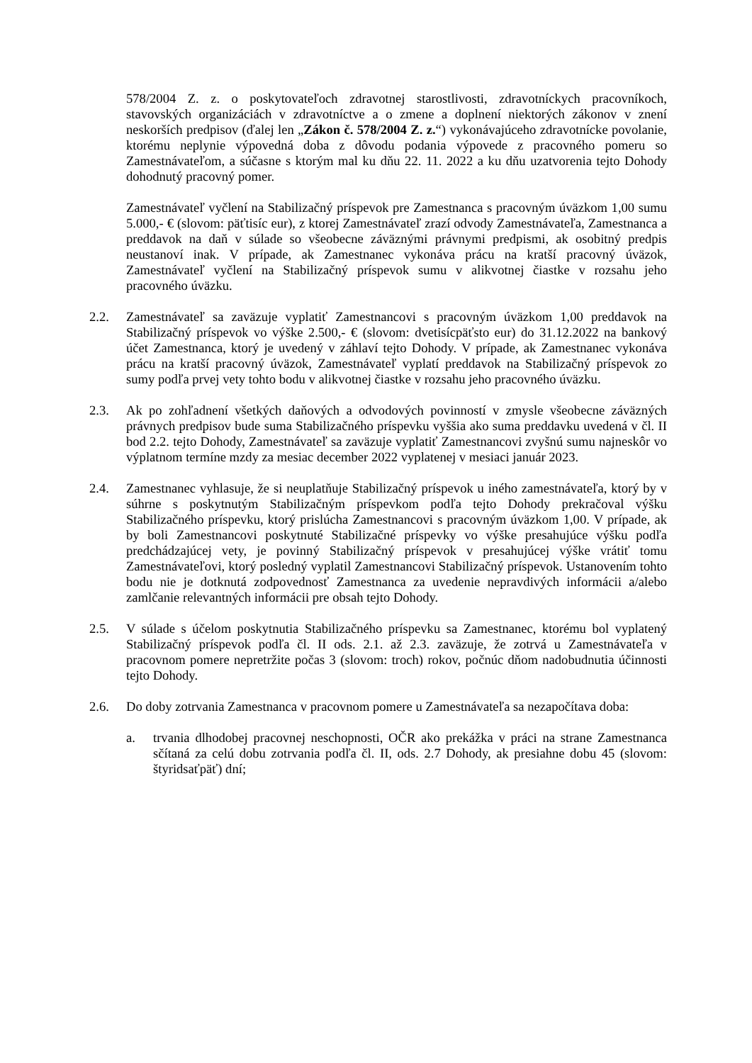578/2004 Z. z. o poskytovateľoch zdravotnej starostlivosti, zdravotníckych pracovníkoch, stavovských organizáciách v zdravotníctve a o zmene a doplnení niektorých zákonov v znení neskorších predpisov (ďalej len „Zákon č. 578/2004 Z. z.“) vykonávajúceho zdravotnícke povolanie, ktorému neplynie výpovedná doba z dôvodu podania výpovede z pracovného pomeru so Zamestnávateľom, a súčasne s ktorým mal ku dňu 22. 11. 2022 a ku dňu uzatvorenia tejto Dohody dohodnutý pracovný pomer.
Zamestnávateľ vyčlení na Stabilizačný príspevok pre Zamestnanca s pracovným úväzkom 1,00 sumu 5.000,- € (slovom: päťtisíc eur), z ktorej Zamestnávateľ zrazí odvody Zamestnávateľa, Zamestnanca a preddavok na daň v súlade so všeobecne záväznými právnymi predpismi, ak osobitný predpis neustanoví inak. V prípade, ak Zamestnanec vykonáva prácu na kratší pracovný úväzok, Zamestnávateľ vyčlení na Stabilizačný príspevok sumu v alikvotnej čiastke v rozsahu jeho pracovného úväzku.
2.2. Zamestnávateľ sa zaväzuje vyplatiť Zamestnancovi s pracovným úväzkom 1,00 preddavok na Stabilizačný príspevok vo výške 2.500,- € (slovom: dvetisícpäťsto eur) do 31.12.2022 na bankový účet Zamestnanca, ktorý je uvedený v záhlaví tejto Dohody. V prípade, ak Zamestnanec vykonáva prácu na kratší pracovný úväzok, Zamestnávateľ vyplatí preddavok na Stabilizačný príspevok zo sumy podľa prvej vety tohto bodu v alikvotnej čiastke v rozsahu jeho pracovného úväzku.
2.3. Ak po zohľadnení všetkých daňových a odvodových povinností v zmysle všeobecne záväzných právnych predpisov bude suma Stabilizačného príspevku vyššia ako suma preddavku uvedená v čl. II bod 2.2. tejto Dohody, Zamestnávateľ sa zaväzuje vyplatiť Zamestnancovi zvyšnú sumu najneskôr vo výplatnom termíne mzdy za mesiac december 2022 vyplatenej v mesiaci január 2023.
2.4. Zamestnanec vyhlasuje, že si neuplatňuje Stabilizačný príspevok u iného zamestnávateľa, ktorý by v súhrne s poskytnutým Stabilizačným príspevkom podľa tejto Dohody prekračoval výšku Stabilizačného príspevku, ktorý prislúcha Zamestnancovi s pracovným úväzkom 1,00. V prípade, ak by boli Zamestnancovi poskytnuté Stabilizačné príspevky vo výške presahujúce výšku podľa predchádzajúcej vety, je povinný Stabilizačný príspevok v presahujúcej výške vrátiť tomu Zamestnávateľovi, ktorý posledný vyplatil Zamestnancovi Stabilizačný príspevok. Ustanovením tohto bodu nie je dotknutá zodpovednosť Zamestnanca za uvedenie nepravdivých informácii a/alebo zamlčanie relevantných informácii pre obsah tejto Dohody.
2.5. V súlade s účelom poskytnutia Stabilizačného príspevku sa Zamestnanec, ktorému bol vyplatený Stabilizačný príspevok podľa čl. II ods. 2.1. až 2.3. zaväzuje, že zotrvá u Zamestnávateľa v pracovnom pomere nepretržite počas 3 (slovom: troch) rokov, počnúc dňom nadobudnutia účinnosti tejto Dohody.
2.6. Do doby zotrvania Zamestnanca v pracovnom pomere u Zamestnávateľa sa nezapočítava doba:
a. trvania dlhodobej pracovnej neschopnosti, OČR ako prekážka v práci na strane Zamestnanca sčítaná za celú dobu zotrvania podľa čl. II, ods. 2.7 Dohody, ak presiahne dobu 45 (slovom: štyridsaťpäť) dní;